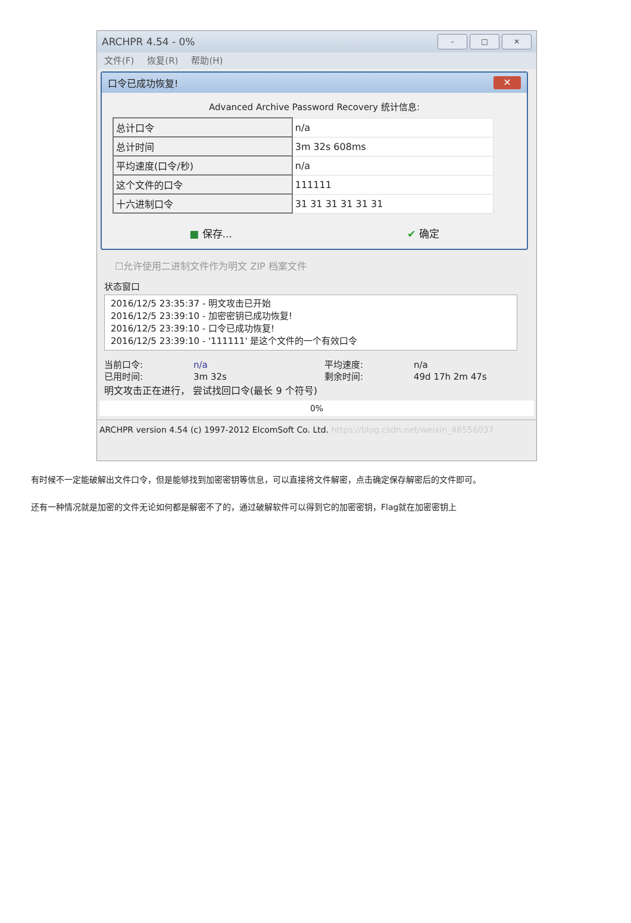ARCHPR 4.54 - 0%
– □ ✕
文件(F) 恢复(R) 帮助(H)
口令已成功恢复! ✕
Advanced Archive Password Recovery 统计信息:
| 总计口令 | n/a |
| 总计时间 | 3m 32s 608ms |
| 平均速度(口令/秒) | n/a |
| 这个文件的口令 | 111111 |
| 十六进制口令 | 31 31 31 31 31 31 |
■ 保存... ✔ 确定
☐允许使用二进制文件作为明文 ZIP 档案文件
状态窗口
2016/12/5 23:35:37 - 明文攻击已开始
2016/12/5 23:39:10 - 加密密钥已成功恢复!
2016/12/5 23:39:10 - 口令已成功恢复!
2016/12/5 23:39:10 - '111111' 是这个文件的一个有效口令
当前口令: n/a 平均速度: n/a 已用时间: 3m 32s 剩余时间: 49d 17h 2m 47s
明文攻击正在进行， 尝试找回口令(最长 9 个符号)
0%
ARCHPR version 4.54 (c) 1997-2012 ElcomSoft Co. Ltd. https://blog.csdn.net/weixin_46556037
有时候不一定能破解出文件口令，但是能够找到加密密钥等信息，可以直接将文件解密，点击确定保存解密后的文件即可。
还有一种情况就是加密的文件无论如何都是解密不了的，通过破解软件可以得到它的加密密钥，Flag就在加密密钥上